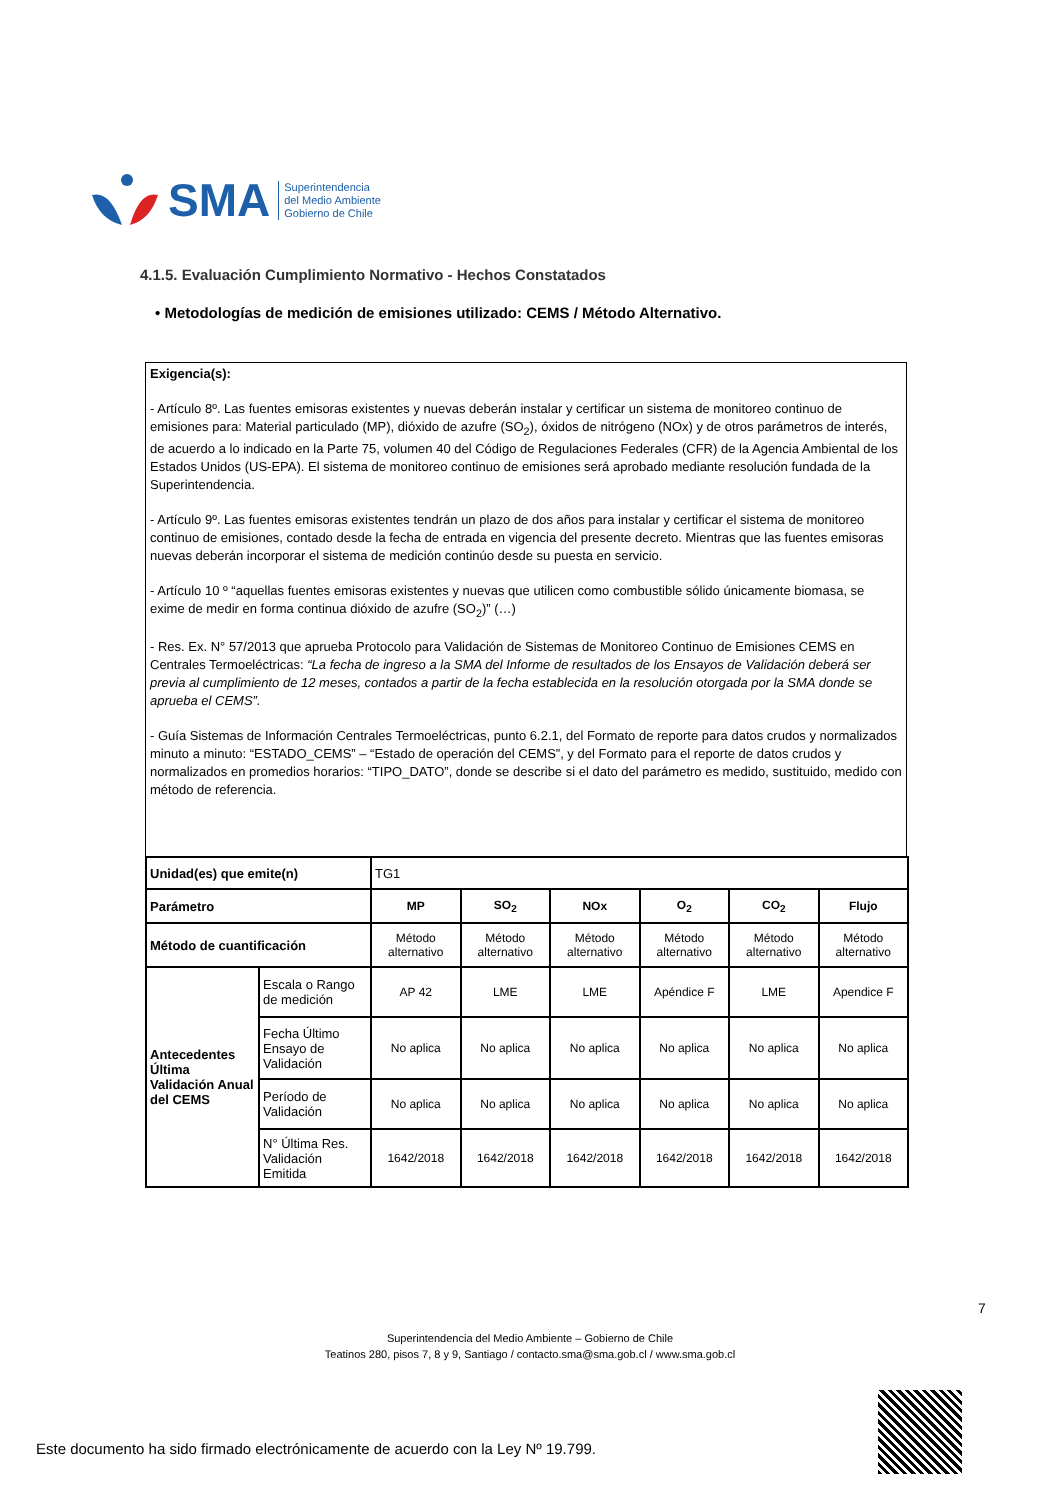SMA
Superintendencia
del Medio Ambiente
Gobierno de Chile
4.1.5. Evaluación Cumplimiento Normativo - Hechos Constatados
• Metodologías de medición de emisiones utilizado: CEMS / Método Alternativo.
Exigencia(s):
- Artículo 8º. Las fuentes emisoras existentes y nuevas deberán instalar y certificar un sistema de monitoreo continuo de emisiones para: Material particulado (MP), dióxido de azufre (SO<sub>2</sub>), óxidos de nitrógeno (NOx) y de otros parámetros de interés, de acuerdo a lo indicado en la Parte 75, volumen 40 del Código de Regulaciones Federales (CFR) de la Agencia Ambiental de los Estados Unidos (US-EPA). El sistema de monitoreo continuo de emisiones será aprobado mediante resolución fundada de la Superintendencia.
- Artículo 9º. Las fuentes emisoras existentes tendrán un plazo de dos años para instalar y certificar el sistema de monitoreo continuo de emisiones, contado desde la fecha de entrada en vigencia del presente decreto. Mientras que las fuentes emisoras nuevas deberán incorporar el sistema de medición continúo desde su puesta en servicio.
- Artículo 10 º “aquellas fuentes emisoras existentes y nuevas que utilicen como combustible sólido únicamente biomasa, se exime de medir en forma continua dióxido de azufre (SO<sub>2</sub>)” (…)
- Res. Ex. N° 57/2013 que aprueba Protocolo para Validación de Sistemas de Monitoreo Continuo de Emisiones CEMS en Centrales Termoeléctricas: “La fecha de ingreso a la SMA del Informe de resultados de los Ensayos de Validación deberá ser previa al cumplimiento de 12 meses, contados a partir de la fecha establecida en la resolución otorgada por la SMA donde se aprueba el CEMS”.
- Guía Sistemas de Información Centrales Termoeléctricas, punto 6.2.1, del Formato de reporte para datos crudos y normalizados minuto a minuto: “ESTADO_CEMS” – “Estado de operación del CEMS”, y del Formato para el reporte de datos crudos y normalizados en promedios horarios: “TIPO_DATO”, donde se describe si el dato del parámetro es medido, sustituido, medido con método de referencia.
| Unidad(es) que emite(n) | | TG1 | | | | | |
| Parámetro | | MP | SO<sub>2</sub> | NOx | O<sub>2</sub> | CO<sub>2</sub> | Flujo |
| Método de cuantificación | | Método alternativo | Método alternativo | Método alternativo | Método alternativo | Método alternativo | Método alternativo |
| Antecedentes Última Validación Anual del CEMS | Escala o Rango de medición | AP 42 | LME | LME | Apéndice F | LME | Apendice F |
| | Fecha Último Ensayo de Validación | No aplica | No aplica | No aplica | No aplica | No aplica | No aplica |
| | Período de Validación | No aplica | No aplica | No aplica | No aplica | No aplica | No aplica |
| | N° Última Res. Validación Emitida | 1642/2018 | 1642/2018 | 1642/2018 | 1642/2018 | 1642/2018 | 1642/2018 |
7
Superintendencia del Medio Ambiente – Gobierno de Chile
Teatinos 280, pisos 7, 8 y 9, Santiago / contacto.sma@sma.gob.cl / www.sma.gob.cl
Este documento ha sido firmado electrónicamente de acuerdo con la Ley Nº 19.799.